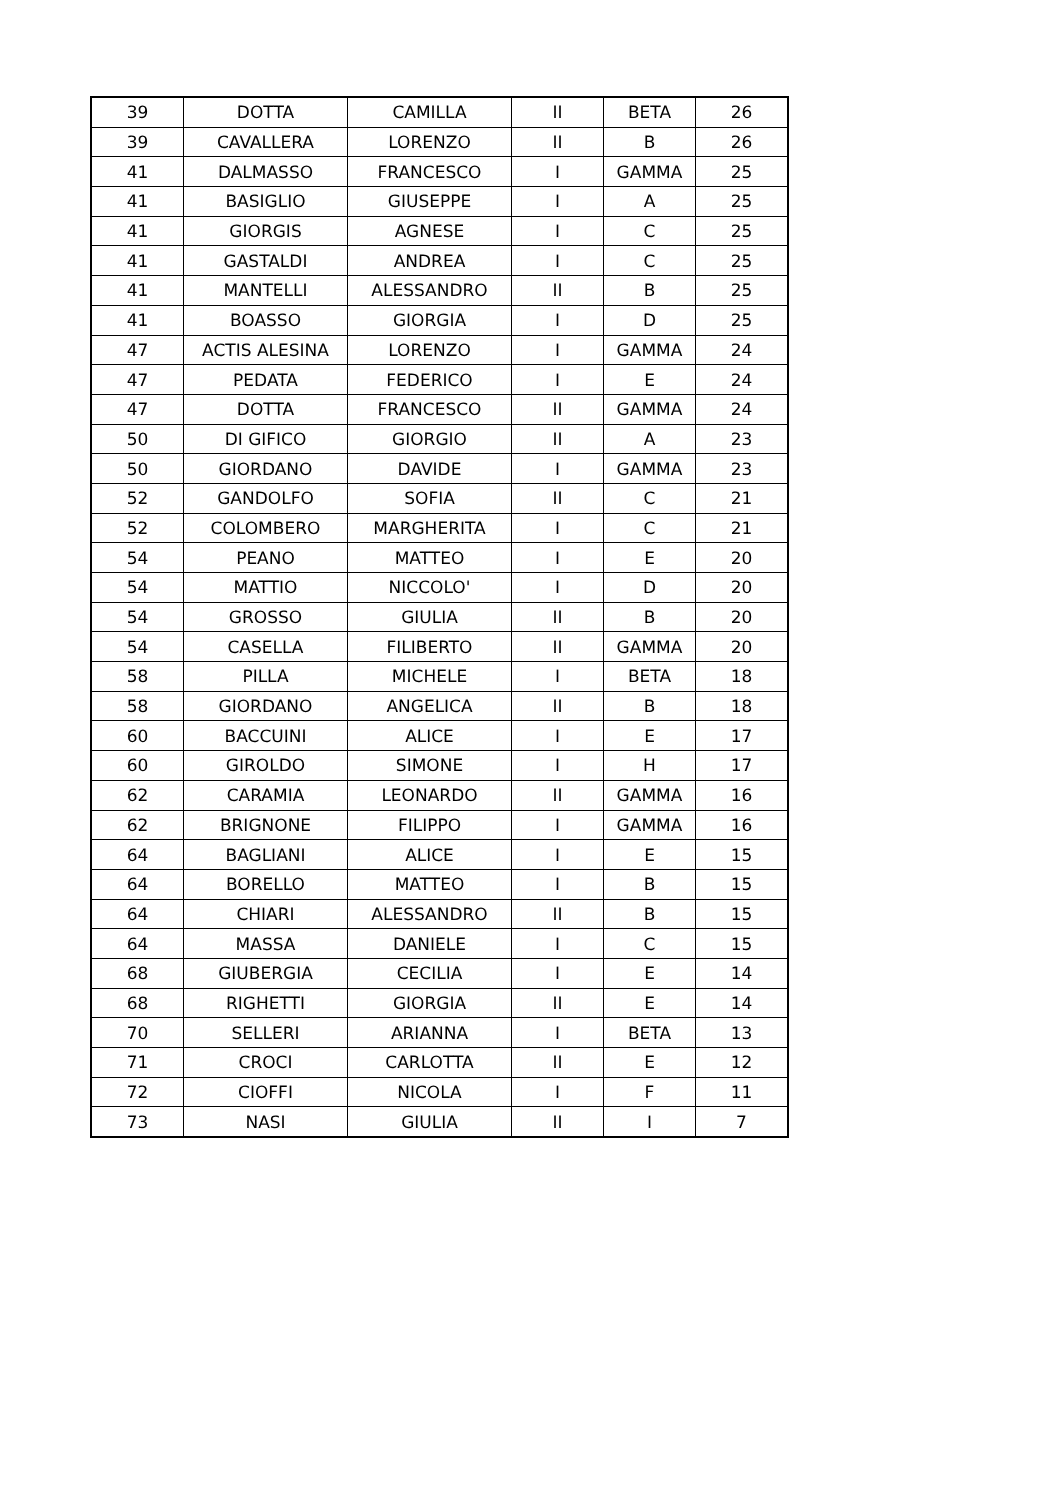| 39 | DOTTA | CAMILLA | II | BETA | 26 |
| 39 | CAVALLERA | LORENZO | II | B | 26 |
| 41 | DALMASSO | FRANCESCO | I | GAMMA | 25 |
| 41 | BASIGLIO | GIUSEPPE | I | A | 25 |
| 41 | GIORGIS | AGNESE | I | C | 25 |
| 41 | GASTALDI | ANDREA | I | C | 25 |
| 41 | MANTELLI | ALESSANDRO | II | B | 25 |
| 41 | BOASSO | GIORGIA | I | D | 25 |
| 47 | ACTIS ALESINA | LORENZO | I | GAMMA | 24 |
| 47 | PEDATA | FEDERICO | I | E | 24 |
| 47 | DOTTA | FRANCESCO | II | GAMMA | 24 |
| 50 | DI GIFICO | GIORGIO | II | A | 23 |
| 50 | GIORDANO | DAVIDE | I | GAMMA | 23 |
| 52 | GANDOLFO | SOFIA | II | C | 21 |
| 52 | COLOMBERO | MARGHERITA | I | C | 21 |
| 54 | PEANO | MATTEO | I | E | 20 |
| 54 | MATTIO | NICCOLO' | I | D | 20 |
| 54 | GROSSO | GIULIA | II | B | 20 |
| 54 | CASELLA | FILIBERTO | II | GAMMA | 20 |
| 58 | PILLA | MICHELE | I | BETA | 18 |
| 58 | GIORDANO | ANGELICA | II | B | 18 |
| 60 | BACCUINI | ALICE | I | E | 17 |
| 60 | GIROLDO | SIMONE | I | H | 17 |
| 62 | CARAMIA | LEONARDO | II | GAMMA | 16 |
| 62 | BRIGNONE | FILIPPO | I | GAMMA | 16 |
| 64 | BAGLIANI | ALICE | I | E | 15 |
| 64 | BORELLO | MATTEO | I | B | 15 |
| 64 | CHIARI | ALESSANDRO | II | B | 15 |
| 64 | MASSA | DANIELE | I | C | 15 |
| 68 | GIUBERGIA | CECILIA | I | E | 14 |
| 68 | RIGHETTI | GIORGIA | II | E | 14 |
| 70 | SELLERI | ARIANNA | I | BETA | 13 |
| 71 | CROCI | CARLOTTA | II | E | 12 |
| 72 | CIOFFI | NICOLA | I | F | 11 |
| 73 | NASI | GIULIA | II | I | 7 |